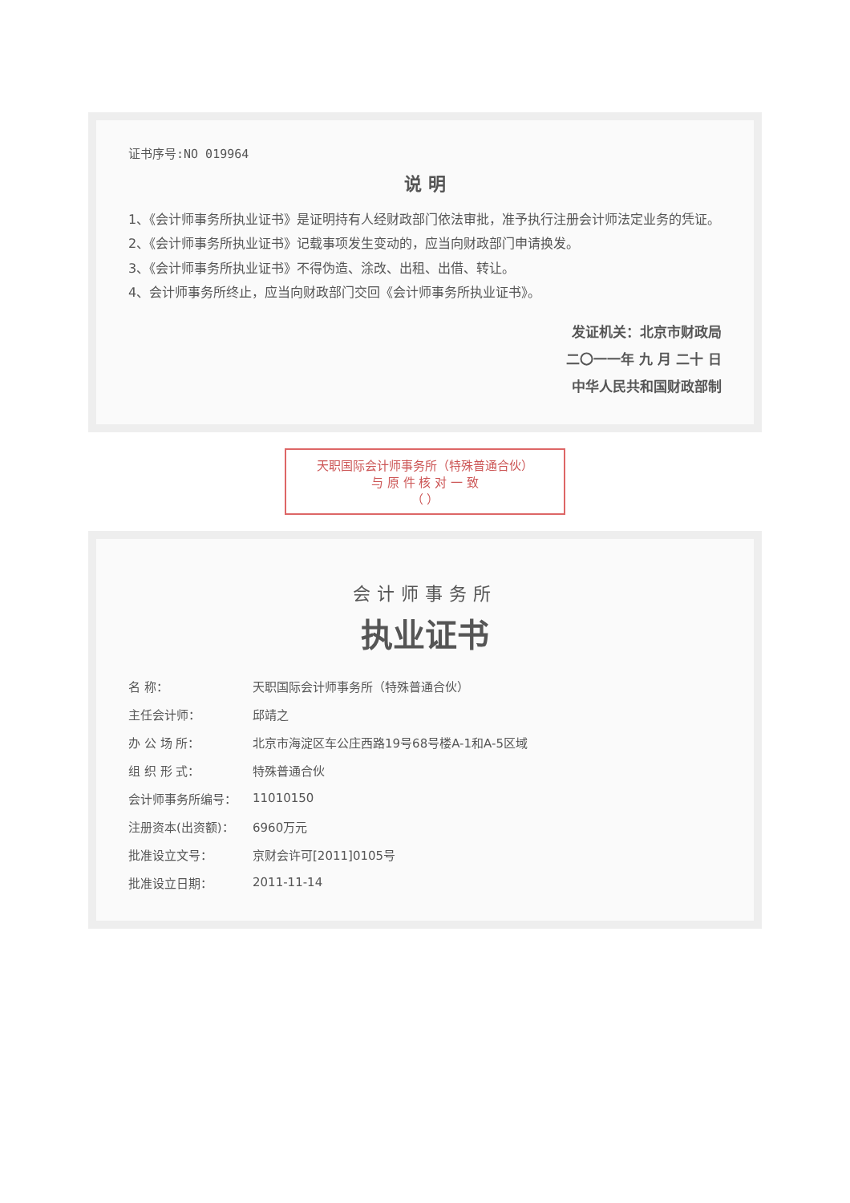证书序号:NO 019964
说 明
1、《会计师事务所执业证书》是证明持有人经财政部门依法审批，准予执行注册会计师法定业务的凭证。
2、《会计师事务所执业证书》记载事项发生变动的，应当向财政部门申请换发。
3、《会计师事务所执业证书》不得伪造、涂改、出租、出借、转让。
4、会计师事务所终止，应当向财政部门交回《会计师事务所执业证书》。
发证机关：北京市财政局
二〇一一年 九 月 二十 日
中华人民共和国财政部制
天职国际会计师事务所（特殊普通合伙）
与 原 件 核 对 一 致
（ ）
会计师事务所
执业证书
| 名 称： | 天职国际会计师事务所（特殊普通合伙） |
| 主任会计师： | 邱靖之 |
| 办 公 场 所： | 北京市海淀区车公庄西路19号68号楼A-1和A-5区域 |
| 组 织 形 式： | 特殊普通合伙 |
| 会计师事务所编号： | 11010150 |
| 注册资本(出资额)： | 6960万元 |
| 批准设立文号： | 京财会许可[2011]0105号 |
| 批准设立日期： | 2011-11-14 |